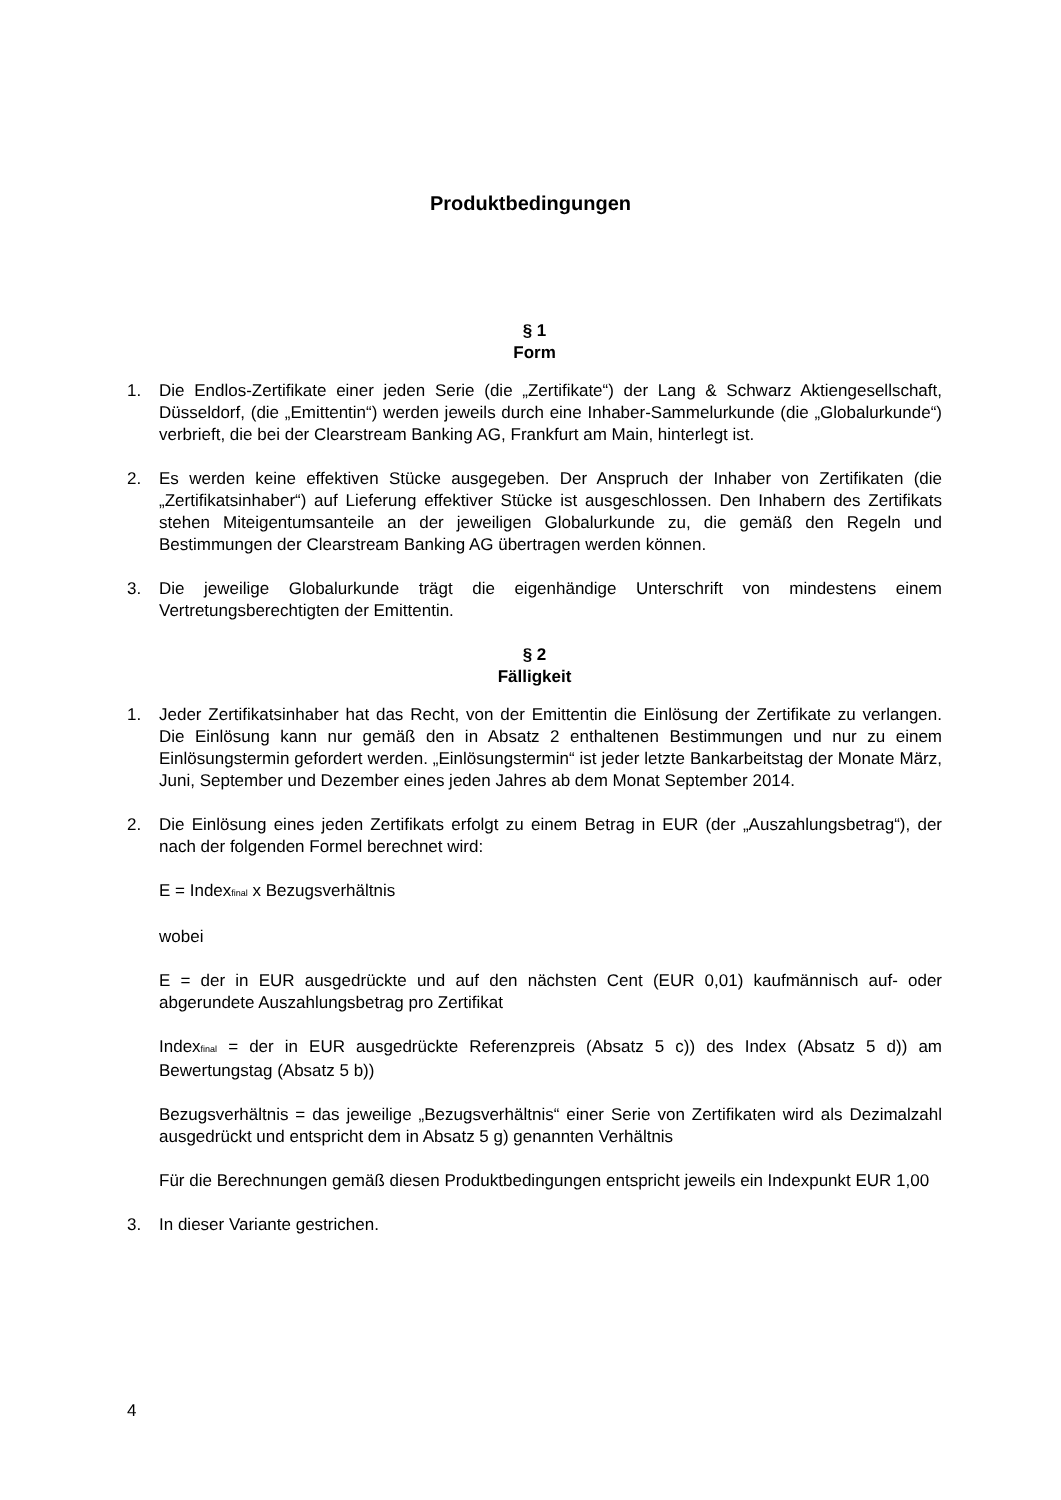Produktbedingungen
§ 1
Form
1. Die Endlos-Zertifikate einer jeden Serie (die „Zertifikate“) der Lang & Schwarz Aktiengesellschaft, Düsseldorf, (die „Emittentin“) werden jeweils durch eine Inhaber-Sammelurkunde (die „Globalurkunde“) verbrieft, die bei der Clearstream Banking AG, Frankfurt am Main, hinterlegt ist.
2. Es werden keine effektiven Stücke ausgegeben. Der Anspruch der Inhaber von Zertifikaten (die „Zertifikatsinhaber“) auf Lieferung effektiver Stücke ist ausgeschlossen. Den Inhabern des Zertifikats stehen Miteigentumsanteile an der jeweiligen Globalurkunde zu, die gemäß den Regeln und Bestimmungen der Clearstream Banking AG übertragen werden können.
3. Die jeweilige Globalurkunde trägt die eigenhändige Unterschrift von mindestens einem Vertretungsberechtigten der Emittentin.
§ 2
Fälligkeit
1. Jeder Zertifikatsinhaber hat das Recht, von der Emittentin die Einlösung der Zertifikate zu verlangen. Die Einlösung kann nur gemäß den in Absatz 2 enthaltenen Bestimmungen und nur zu einem Einlösungstermin gefordert werden. „Einlösungstermin“ ist jeder letzte Bankarbeitstag der Monate März, Juni, September und Dezember eines jeden Jahres ab dem Monat September 2014.
2. Die Einlösung eines jeden Zertifikats erfolgt zu einem Betrag in EUR (der „Auszahlungsbetrag“), der nach der folgenden Formel berechnet wird:
E = Index<sub>final</sub> x Bezugsverhältnis
wobei
E = der in EUR ausgedrückte und auf den nächsten Cent (EUR 0,01) kaufmännisch auf- oder abgerundete Auszahlungsbetrag pro Zertifikat
Index<sub>final</sub> = der in EUR ausgedrückte Referenzpreis (Absatz 5 c)) des Index (Absatz 5 d)) am Bewertungstag (Absatz 5 b))
Bezugsverhältnis = das jeweilige „Bezugsverhältnis“ einer Serie von Zertifikaten wird als Dezimalzahl ausgedrückt und entspricht dem in Absatz 5 g) genannten Verhältnis
Für die Berechnungen gemäß diesen Produktbedingungen entspricht jeweils ein Indexpunkt EUR 1,00
3. In dieser Variante gestrichen.
4